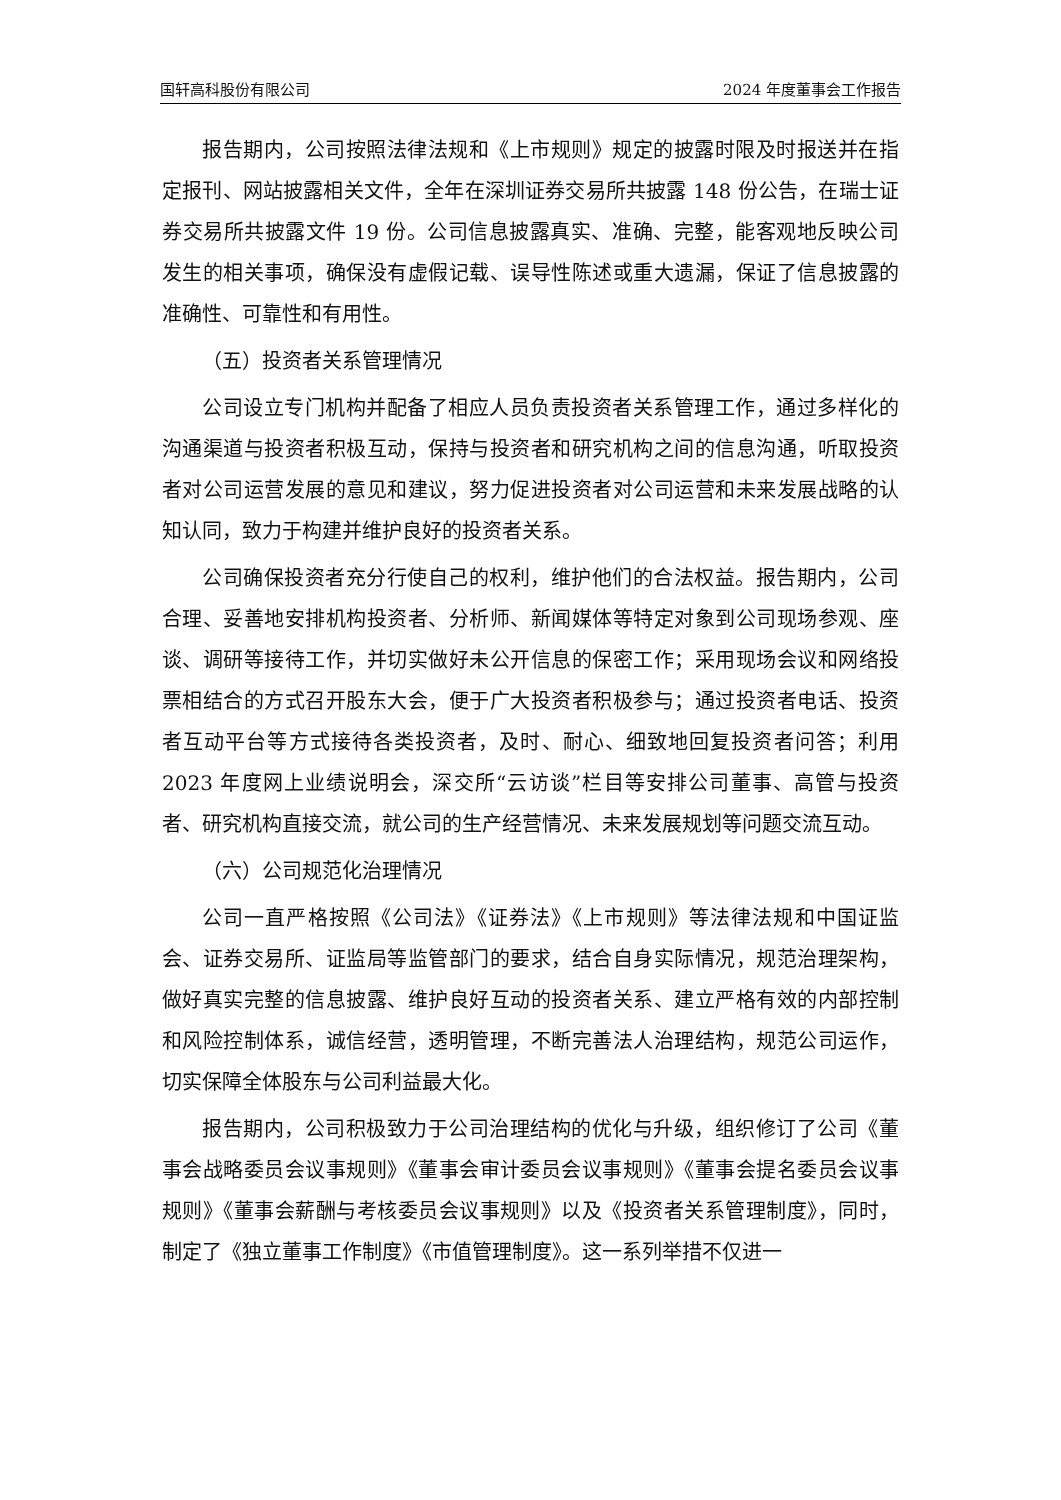国轩高科股份有限公司 2024 年度董事会工作报告
报告期内，公司按照法律法规和《上市规则》规定的披露时限及时报送并在指定报刊、网站披露相关文件，全年在深圳证券交易所共披露 148 份公告，在瑞士证券交易所共披露文件 19 份。公司信息披露真实、准确、完整，能客观地反映公司发生的相关事项，确保没有虚假记载、误导性陈述或重大遗漏，保证了信息披露的准确性、可靠性和有用性。
（五）投资者关系管理情况
公司设立专门机构并配备了相应人员负责投资者关系管理工作，通过多样化的沟通渠道与投资者积极互动，保持与投资者和研究机构之间的信息沟通，听取投资者对公司运营发展的意见和建议，努力促进投资者对公司运营和未来发展战略的认知认同，致力于构建并维护良好的投资者关系。
公司确保投资者充分行使自己的权利，维护他们的合法权益。报告期内，公司合理、妥善地安排机构投资者、分析师、新闻媒体等特定对象到公司现场参观、座谈、调研等接待工作，并切实做好未公开信息的保密工作；采用现场会议和网络投票相结合的方式召开股东大会，便于广大投资者积极参与；通过投资者电话、投资者互动平台等方式接待各类投资者，及时、耐心、细致地回复投资者问答；利用 2023 年度网上业绩说明会，深交所“云访谈”栏目等安排公司董事、高管与投资者、研究机构直接交流，就公司的生产经营情况、未来发展规划等问题交流互动。
（六）公司规范化治理情况
公司一直严格按照《公司法》《证券法》《上市规则》等法律法规和中国证监会、证券交易所、证监局等监管部门的要求，结合自身实际情况，规范治理架构，做好真实完整的信息披露、维护良好互动的投资者关系、建立严格有效的内部控制和风险控制体系，诚信经营，透明管理，不断完善法人治理结构，规范公司运作，切实保障全体股东与公司利益最大化。
报告期内，公司积极致力于公司治理结构的优化与升级，组织修订了公司《董事会战略委员会议事规则》《董事会审计委员会议事规则》《董事会提名委员会议事规则》《董事会薪酬与考核委员会议事规则》以及《投资者关系管理制度》，同时，制定了《独立董事工作制度》《市值管理制度》。这一系列举措不仅进一